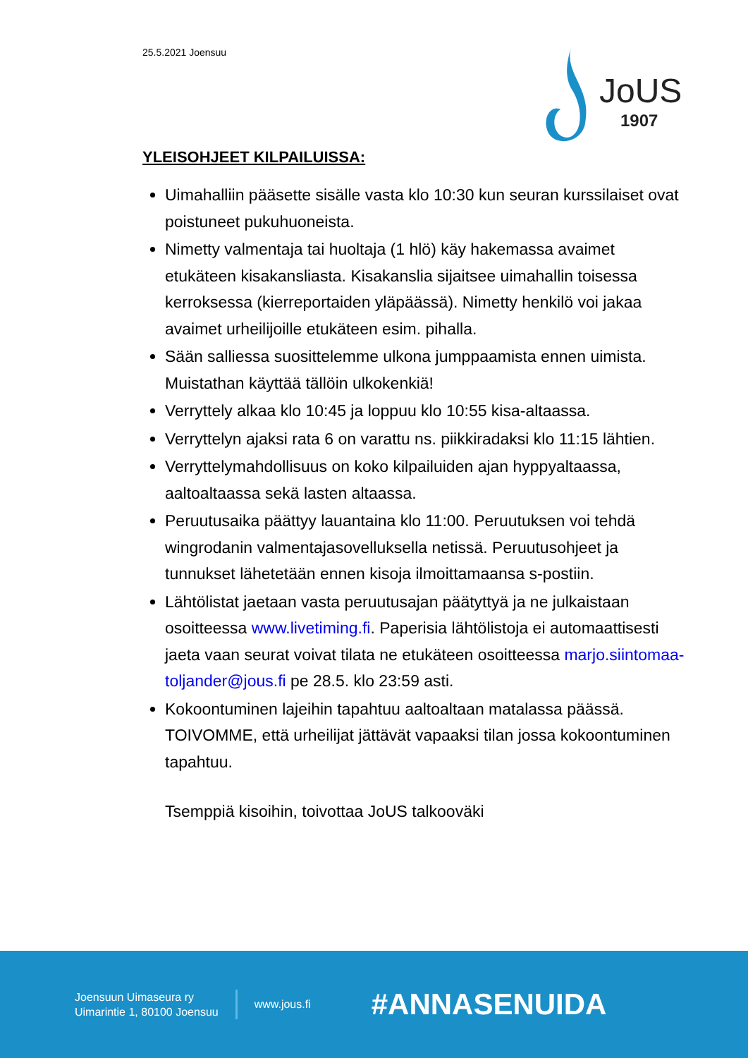25.5.2021 Joensuu
JoUS
1907
YLEISOHJEET KILPAILUISSA:
Uimahalliin pääsette sisälle vasta klo 10:30 kun seuran kurssilaiset ovat poistuneet pukuhuoneista.
Nimetty valmentaja tai huoltaja (1 hlö) käy hakemassa avaimet etukäteen kisakansliasta. Kisakanslia sijaitsee uimahallin toisessa kerroksessa (kierreportaiden yläpäässä). Nimetty henkilö voi jakaa avaimet urheilijoille etukäteen esim. pihalla.
Sään salliessa suosittelemme ulkona jumppaamista ennen uimista. Muistathan käyttää tällöin ulkokenkiä!
Verryttely alkaa klo 10:45 ja loppuu klo 10:55 kisa-altaassa.
Verryttelyn ajaksi rata 6 on varattu ns. piikkiradaksi klo 11:15 lähtien.
Verryttelymahdollisuus on koko kilpailuiden ajan hyppyaltaassa, aaltoaltaassa sekä lasten altaassa.
Peruutusaika päättyy lauantaina klo 11:00. Peruutuksen voi tehdä wingrodanin valmentajasovelluksella netissä. Peruutusohjeet ja tunnukset lähetetään ennen kisoja ilmoittamaansa s-postiin.
Lähtölistat jaetaan vasta peruutusajan päätyttyä ja ne julkaistaan osoitteessa www.livetiming.fi. Paperisia lähtölistoja ei automaattisesti jaeta vaan seurat voivat tilata ne etukäteen osoitteessa marjo.siintomaa-toljander@jous.fi pe 28.5. klo 23:59 asti.
Kokoontuminen lajeihin tapahtuu aaltoaltaan matalassa päässä. TOIVOMME, että urheilijat jättävät vapaaksi tilan jossa kokoontuminen tapahtuu.
Tsemppiä kisoihin, toivottaa JoUS talkooväki
Joensuun Uimaseura ry
Uimarintie 1, 80100 Joensuu
www.jous.fi
#ANNASENUIDA